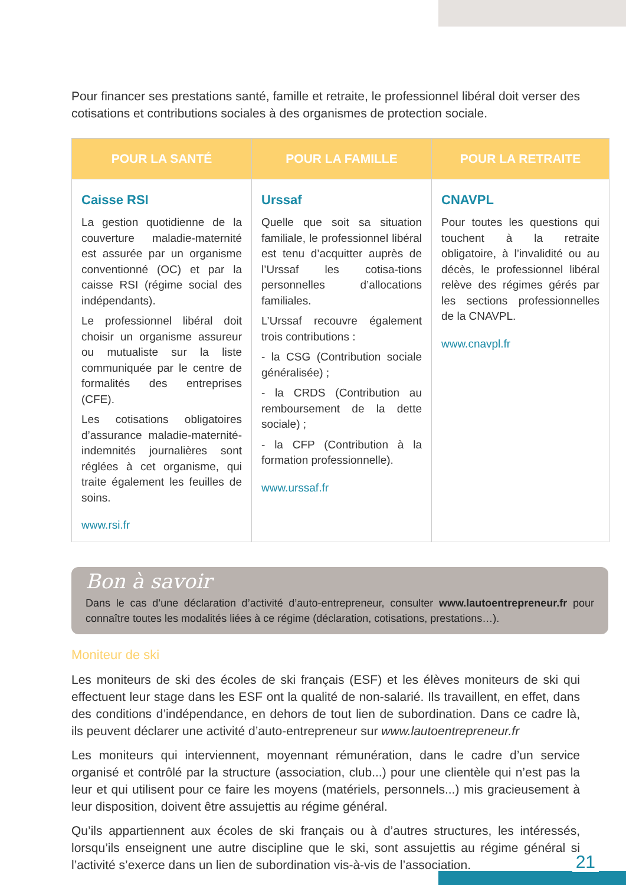Pour financer ses prestations santé, famille et retraite, le professionnel libéral doit verser des cotisations et contributions sociales à des organismes de protection sociale.
| POUR LA SANTÉ | POUR LA FAMILLE | POUR LA RETRAITE |
| --- | --- | --- |
| Caisse RSI La gestion quotidienne de la couverture maladie-maternité est assurée par un organisme conventionné (OC) et par la caisse RSI (régime social des indépendants). Le professionnel libéral doit choisir un organisme assureur ou mutualiste sur la liste communiquée par le centre de formalités des entreprises (CFE). Les cotisations obligatoires d’assurance maladie-maternité-indemnités journalières sont réglées à cet organisme, qui traite également les feuilles de soins. www.rsi.fr | Urssaf Quelle que soit sa situation familiale, le professionnel libéral est tenu d’acquitter auprès de l’Urssaf les cotisa-tions personnelles d’allocations familiales. L’Urssaf recouvre également trois contributions : - la CSG (Contribution sociale généralisée) ; - la CRDS (Contribution au remboursement de la dette sociale) ; - la CFP (Contribution à la formation professionnelle). www.urssaf.fr | CNAVPL Pour toutes les questions qui touchent à la retraite obligatoire, à l’invalidité ou au décès, le professionnel libéral relève des régimes gérés par les sections professionnelles de la CNAVPL. www.cnavpl.fr |
Bon à savoir
Dans le cas d’une déclaration d’activité d’auto-entrepreneur, consulter www.lautoentrepreneur.fr pour connaître toutes les modalités liées à ce régime (déclaration, cotisations, prestations…).
Moniteur de ski
Les moniteurs de ski des écoles de ski français (ESF) et les élèves moniteurs de ski qui effectuent leur stage dans les ESF ont la qualité de non-salarié. Ils travaillent, en effet, dans des conditions d’indépendance, en dehors de tout lien de subordination. Dans ce cadre là, ils peuvent déclarer une activité d’auto-entrepreneur sur www.lautoentrepreneur.fr
Les moniteurs qui interviennent, moyennant rémunération, dans le cadre d’un service organisé et contrôlé par la structure (association, club...) pour une clientèle qui n’est pas la leur et qui utilisent pour ce faire les moyens (matériels, personnels...) mis gracieusement à leur disposition, doivent être assujettis au régime général.
Qu’ils appartiennent aux écoles de ski français ou à d’autres structures, les intéressés, lorsqu’ils enseignent une autre discipline que le ski, sont assujettis au régime général si l’activité s’exerce dans un lien de subordination vis-à-vis de l’association.
21